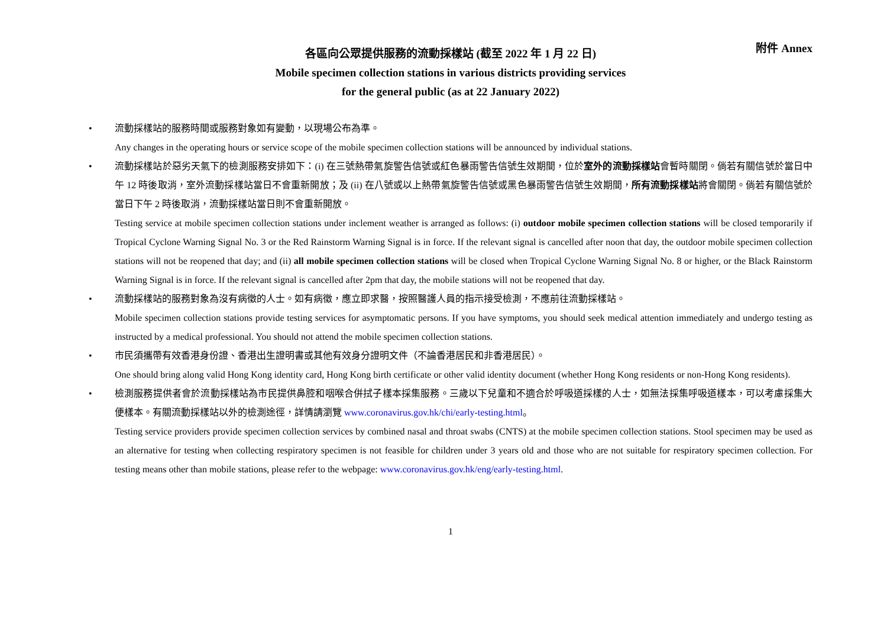附件 Annex
各區向公眾提供服務的流動採樣站 (截至 2022 年 1 月 22 日)
Mobile specimen collection stations in various districts providing services
for the general public (as at 22 January 2022)
• 流動採樣站的服務時間或服務對象如有變動，以現場公布為準。
Any changes in the operating hours or service scope of the mobile specimen collection stations will be announced by individual stations.
• 流動採樣站於惡劣天氣下的檢測服務安排如下：(i) 在三號熱帶氣旋警告信號或紅色暴雨警告信號生效期間，位於室外的流動採樣站會暫時關閉。倘若有關信號於當日中午 12 時後取消，室外流動採樣站當日不會重新開放；及 (ii) 在八號或以上熱帶氣旋警告信號或黑色暴雨警告信號生效期間，所有流動採樣站將會關閉。倘若有關信號於當日下午 2 時後取消，流動採樣站當日則不會重新開放。
Testing service at mobile specimen collection stations under inclement weather is arranged as follows: (i) outdoor mobile specimen collection stations will be closed temporarily if Tropical Cyclone Warning Signal No. 3 or the Red Rainstorm Warning Signal is in force. If the relevant signal is cancelled after noon that day, the outdoor mobile specimen collection stations will not be reopened that day; and (ii) all mobile specimen collection stations will be closed when Tropical Cyclone Warning Signal No. 8 or higher, or the Black Rainstorm Warning Signal is in force. If the relevant signal is cancelled after 2pm that day, the mobile stations will not be reopened that day.
• 流動採樣站的服務對象為沒有病徵的人士。如有病徵，應立即求醫，按照醫護人員的指示接受檢測，不應前往流動採樣站。
Mobile specimen collection stations provide testing services for asymptomatic persons. If you have symptoms, you should seek medical attention immediately and undergo testing as instructed by a medical professional. You should not attend the mobile specimen collection stations.
• 市民須攜帶有效香港身份證、香港出生證明書或其他有效身分證明文件（不論香港居民和非香港居民）。
One should bring along valid Hong Kong identity card, Hong Kong birth certificate or other valid identity document (whether Hong Kong residents or non-Hong Kong residents).
• 檢測服務提供者會於流動採樣站為市民提供鼻腔和咽喉合併拭子樣本採集服務。三歲以下兒童和不適合於呼吸道採樣的人士，如無法採集呼吸道樣本，可以考慮採集大便樣本。有關流動採樣站以外的檢測途徑，詳情請瀏覽 www.coronavirus.gov.hk/chi/early-testing.html。
Testing service providers provide specimen collection services by combined nasal and throat swabs (CNTS) at the mobile specimen collection stations. Stool specimen may be used as an alternative for testing when collecting respiratory specimen is not feasible for children under 3 years old and those who are not suitable for respiratory specimen collection. For testing means other than mobile stations, please refer to the webpage: www.coronavirus.gov.hk/eng/early-testing.html.
1